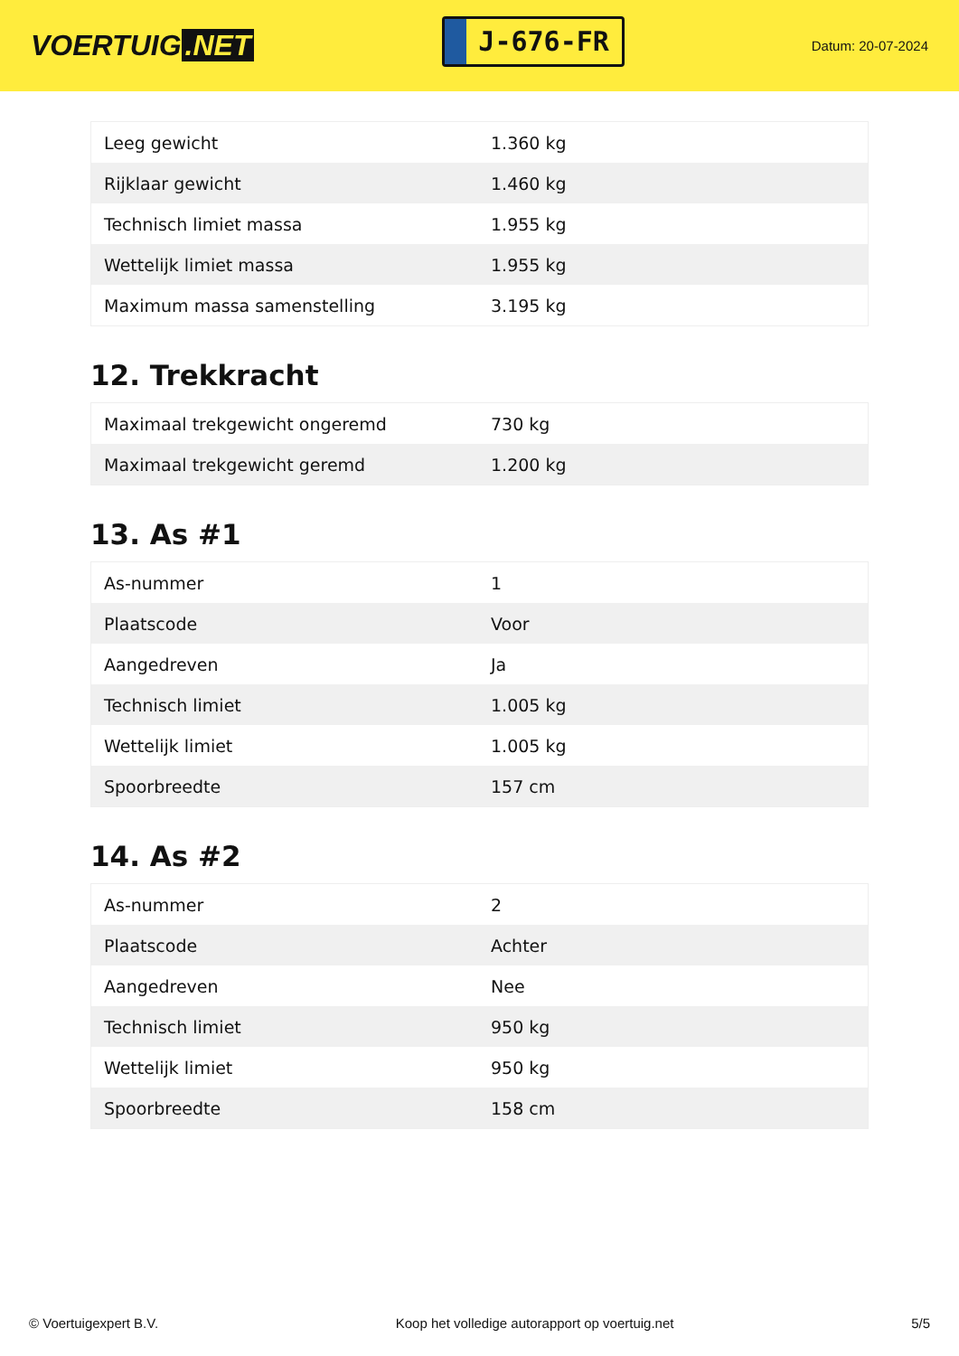VOERTUIG.NET
J-676-FR
Datum: 20-07-2024
| Leeg gewicht | 1.360 kg |
| Rijklaar gewicht | 1.460 kg |
| Technisch limiet massa | 1.955 kg |
| Wettelijk limiet massa | 1.955 kg |
| Maximum massa samenstelling | 3.195 kg |
12. Trekkracht
| Maximaal trekgewicht ongeremd | 730 kg |
| Maximaal trekgewicht geremd | 1.200 kg |
13. As #1
| As-nummer | 1 |
| Plaatscode | Voor |
| Aangedreven | Ja |
| Technisch limiet | 1.005 kg |
| Wettelijk limiet | 1.005 kg |
| Spoorbreedte | 157 cm |
14. As #2
| As-nummer | 2 |
| Plaatscode | Achter |
| Aangedreven | Nee |
| Technisch limiet | 950 kg |
| Wettelijk limiet | 950 kg |
| Spoorbreedte | 158 cm |
© Voertuigexpert B.V. Koop het volledige autorapport op voertuig.net 5/5